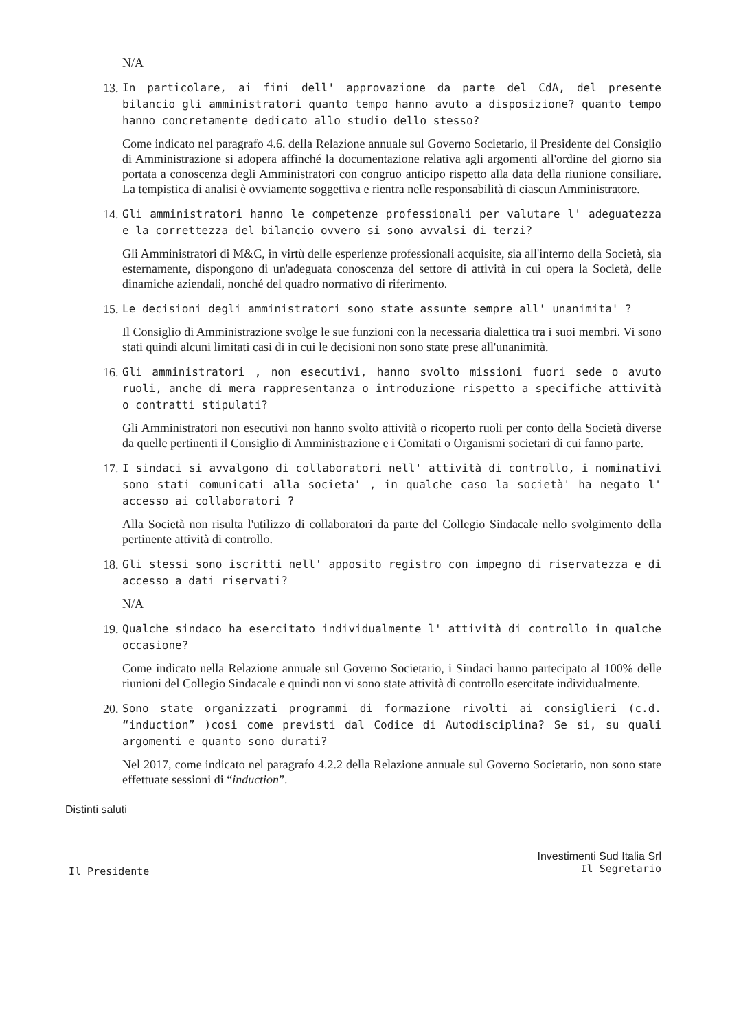N/A
13. In particolare, ai fini dell' approvazione da parte del CdA, del presente bilancio gli amministratori quanto tempo hanno avuto a disposizione? quanto tempo hanno concretamente dedicato allo studio dello stesso?
Come indicato nel paragrafo 4.6. della Relazione annuale sul Governo Societario, il Presidente del Consiglio di Amministrazione si adopera affinché la documentazione relativa agli argomenti all'ordine del giorno sia portata a conoscenza degli Amministratori con congruo anticipo rispetto alla data della riunione consiliare. La tempistica di analisi è ovviamente soggettiva e rientra nelle responsabilità di ciascun Amministratore.
14. Gli amministratori hanno le competenze professionali per valutare l' adeguatezza e la correttezza del bilancio ovvero si sono avvalsi di terzi?
Gli Amministratori di M&C, in virtù delle esperienze professionali acquisite, sia all'interno della Società, sia esternamente, dispongono di un'adeguata conoscenza del settore di attività in cui opera la Società, delle dinamiche aziendali, nonché del quadro normativo di riferimento.
15. Le decisioni degli amministratori sono state assunte sempre all' unanimita' ?
Il Consiglio di Amministrazione svolge le sue funzioni con la necessaria dialettica tra i suoi membri. Vi sono stati quindi alcuni limitati casi di in cui le decisioni non sono state prese all'unanimità.
16. Gli amministratori , non esecutivi, hanno svolto missioni fuori sede o avuto ruoli, anche di mera rappresentanza o introduzione rispetto a specifiche attività o contratti stipulati?
Gli Amministratori non esecutivi non hanno svolto attività o ricoperto ruoli per conto della Società diverse da quelle pertinenti il Consiglio di Amministrazione e i Comitati o Organismi societari di cui fanno parte.
17. I sindaci si avvalgono di collaboratori nell' attività di controllo, i nominativi sono stati comunicati alla societa' , in qualche caso la società' ha negato l' accesso ai collaboratori ?
Alla Società non risulta l'utilizzo di collaboratori da parte del Collegio Sindacale nello svolgimento della pertinente attività di controllo.
18. Gli stessi sono iscritti nell' apposito registro con impegno di riservatezza e di accesso a dati riservati?
N/A
19. Qualche sindaco ha esercitato individualmente l' attività di controllo in qualche occasione?
Come indicato nella Relazione annuale sul Governo Societario, i Sindaci hanno partecipato al 100% delle riunioni del Collegio Sindacale e quindi non vi sono state attività di controllo esercitate individualmente.
20. Sono state organizzati programmi di formazione rivolti ai consiglieri (c.d. “induction” )cosi come previsti dal Codice di Autodisciplina? Se si, su quali argomenti e quanto sono durati?
Nel 2017, come indicato nel paragrafo 4.2.2 della Relazione annuale sul Governo Societario, non sono state effettuate sessioni di “induction”.
Distinti saluti
Il Presidente
Investimenti Sud Italia Srl
Il Segretario